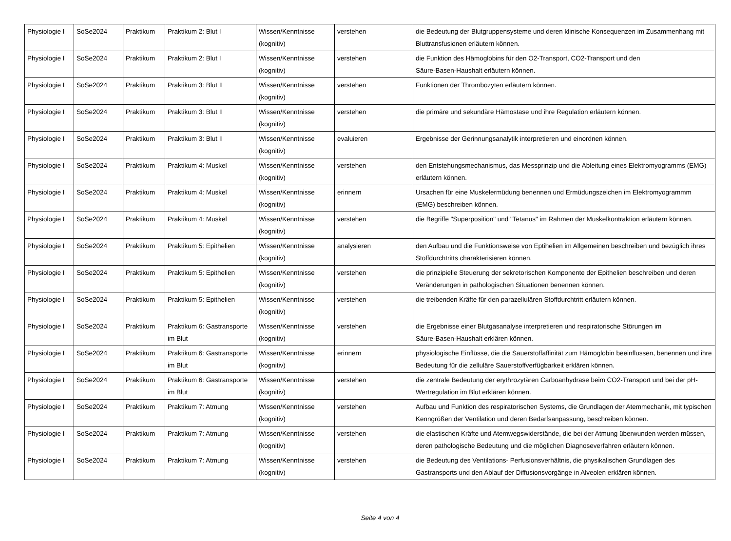| Physiologie I | SoSe2024 | Praktikum | Praktikum 2: Blut I | Wissen/Kenntnisse (kognitiv) | verstehen | die Bedeutung der Blutgruppensysteme und deren klinische Konsequenzen im Zusammenhang mit Bluttransfusionen erläutern können. |
| Physiologie I | SoSe2024 | Praktikum | Praktikum 2: Blut I | Wissen/Kenntnisse (kognitiv) | verstehen | die Funktion des Hämoglobins für den O2-Transport, CO2-Transport und den Säure-Basen-Haushalt erläutern können. |
| Physiologie I | SoSe2024 | Praktikum | Praktikum 3: Blut II | Wissen/Kenntnisse (kognitiv) | verstehen | Funktionen der Thrombozyten erläutern können. |
| Physiologie I | SoSe2024 | Praktikum | Praktikum 3: Blut II | Wissen/Kenntnisse (kognitiv) | verstehen | die primäre und sekundäre Hämostase und ihre Regulation erläutern können. |
| Physiologie I | SoSe2024 | Praktikum | Praktikum 3: Blut II | Wissen/Kenntnisse (kognitiv) | evaluieren | Ergebnisse der Gerinnungsanalytik interpretieren und einordnen können. |
| Physiologie I | SoSe2024 | Praktikum | Praktikum 4: Muskel | Wissen/Kenntnisse (kognitiv) | verstehen | den Entstehungsmechanismus, das Messprinzip und die Ableitung eines Elektromyogramms (EMG) erläutern können. |
| Physiologie I | SoSe2024 | Praktikum | Praktikum 4: Muskel | Wissen/Kenntnisse (kognitiv) | erinnern | Ursachen für eine Muskelermüdung benennen und Ermüdungszeichen im Elektromyogrammm (EMG) beschreiben können. |
| Physiologie I | SoSe2024 | Praktikum | Praktikum 4: Muskel | Wissen/Kenntnisse (kognitiv) | verstehen | die Begriffe "Superposition" und "Tetanus" im Rahmen der Muskelkontraktion erläutern können. |
| Physiologie I | SoSe2024 | Praktikum | Praktikum 5: Epithelien | Wissen/Kenntnisse (kognitiv) | analysieren | den Aufbau und die Funktionsweise von Eptihelien im Allgemeinen beschreiben und bezüglich ihres Stoffdurchtritts charakterisieren können. |
| Physiologie I | SoSe2024 | Praktikum | Praktikum 5: Epithelien | Wissen/Kenntnisse (kognitiv) | verstehen | die prinzipielle Steuerung der sekretorischen Komponente der Epithelien beschreiben und deren Veränderungen in pathologischen Situationen benennen können. |
| Physiologie I | SoSe2024 | Praktikum | Praktikum 5: Epithelien | Wissen/Kenntnisse (kognitiv) | verstehen | die treibenden Kräfte für den parazellulären Stoffdurchtritt erläutern können. |
| Physiologie I | SoSe2024 | Praktikum | Praktikum 6: Gastransporte im Blut | Wissen/Kenntnisse (kognitiv) | verstehen | die Ergebnisse einer Blutgasanalyse interpretieren und respiratorische Störungen im Säure-Basen-Haushalt erklären können. |
| Physiologie I | SoSe2024 | Praktikum | Praktikum 6: Gastransporte im Blut | Wissen/Kenntnisse (kognitiv) | erinnern | physiologische Einflüsse, die die Sauerstoffaffinität zum Hämoglobin beeinflussen, benennen und ihre Bedeutung für die zelluläre Sauerstoffverfügbarkeit erklären können. |
| Physiologie I | SoSe2024 | Praktikum | Praktikum 6: Gastransporte im Blut | Wissen/Kenntnisse (kognitiv) | verstehen | die zentrale Bedeutung der erythrozytären Carboanhydrase beim CO2-Transport und bei der pH-Wertregulation im Blut erklären können. |
| Physiologie I | SoSe2024 | Praktikum | Praktikum 7: Atmung | Wissen/Kenntnisse (kognitiv) | verstehen | Aufbau und Funktion des respiratorischen Systems, die Grundlagen der Atemmechanik, mit typischen Kenngrößen der Ventilation und deren Bedarfsanpassung, beschreiben können. |
| Physiologie I | SoSe2024 | Praktikum | Praktikum 7: Atmung | Wissen/Kenntnisse (kognitiv) | verstehen | die elastischen Kräfte und Atemwegswiderstände, die bei der Atmung überwunden werden müssen, deren pathologische Bedeutung und die möglichen Diagnoseverfahren erläutern können. |
| Physiologie I | SoSe2024 | Praktikum | Praktikum 7: Atmung | Wissen/Kenntnisse (kognitiv) | verstehen | die Bedeutung des Ventilations- Perfusionsverhältnis, die physikalischen Grundlagen des Gastransports und den Ablauf der Diffusionsvorgänge in Alveolen erklären können. |
Seite 4 von 4